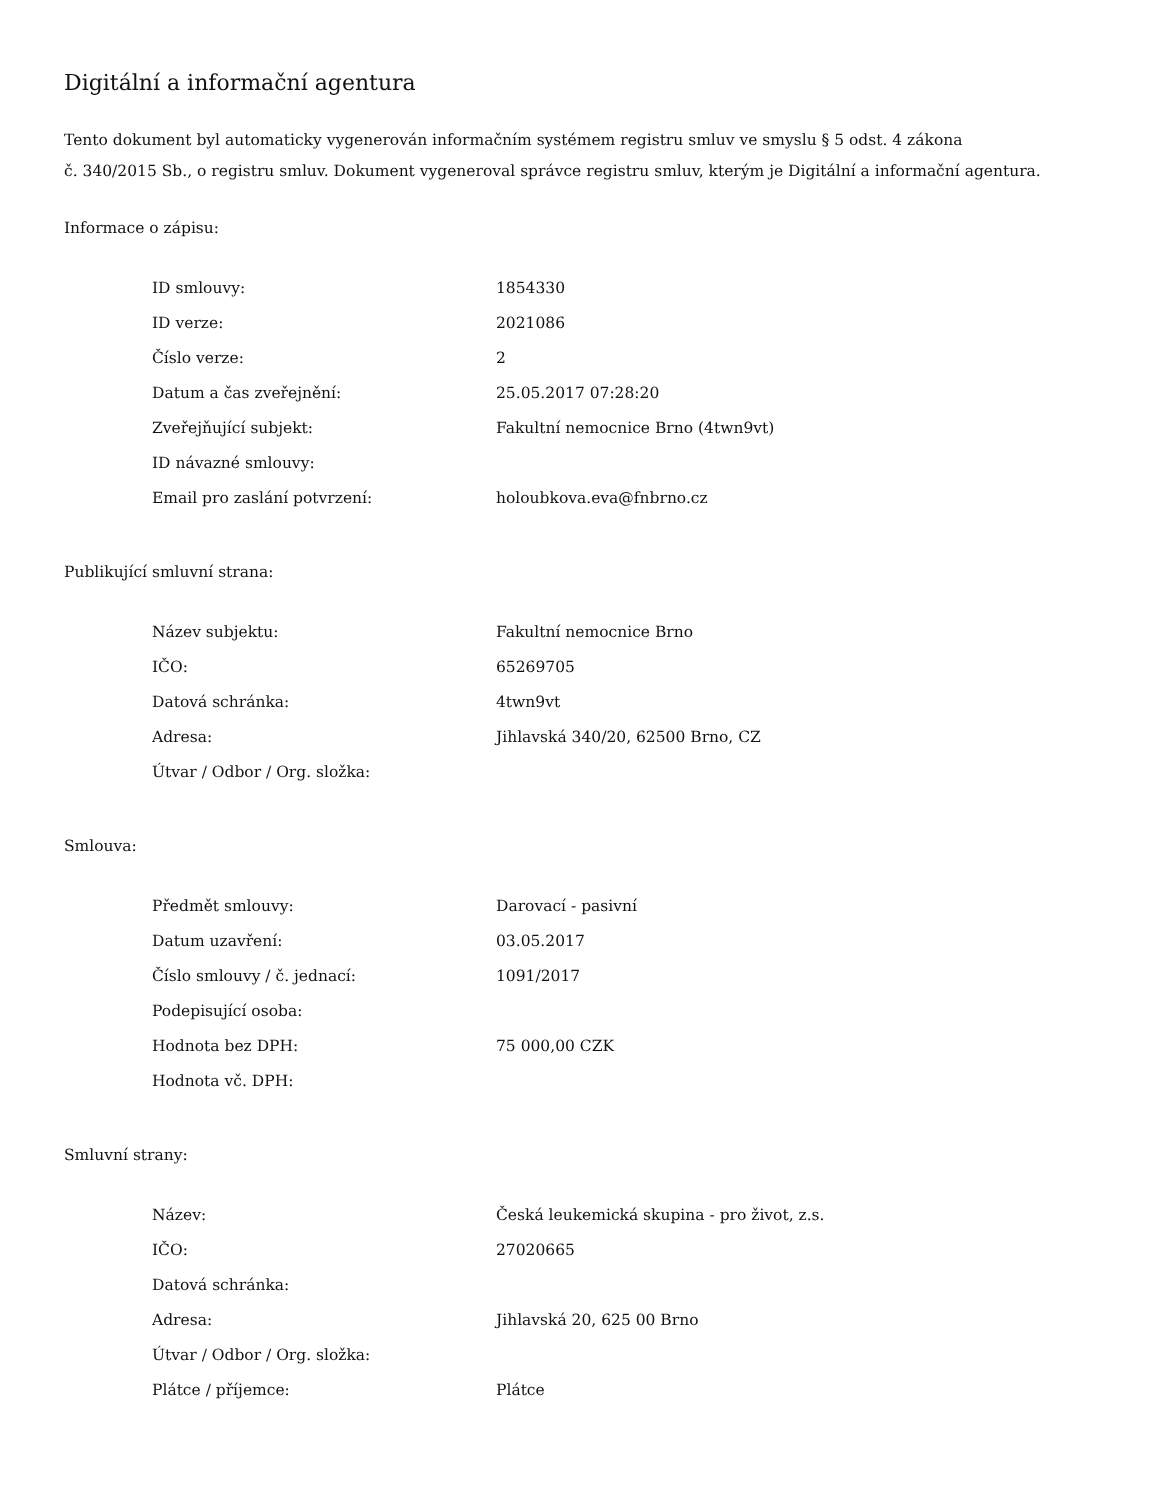Digitální a informační agentura
Tento dokument byl automaticky vygenerován informačním systémem registru smluv ve smyslu § 5 odst. 4 zákona
č. 340/2015 Sb., o registru smluv. Dokument vygeneroval správce registru smluv, kterým je Digitální a informační agentura.
Informace o zápisu:
| ID smlouvy: | 1854330 |
| ID verze: | 2021086 |
| Číslo verze: | 2 |
| Datum a čas zveřejnění: | 25.05.2017 07:28:20 |
| Zveřejňující subjekt: | Fakultní nemocnice Brno (4twn9vt) |
| ID návazné smlouvy: | |
| Email pro zaslání potvrzení: | holoubkova.eva@fnbrno.cz |
Publikující smluvní strana:
| Název subjektu: | Fakultní nemocnice Brno |
| IČO: | 65269705 |
| Datová schránka: | 4twn9vt |
| Adresa: | Jihlavská 340/20, 62500 Brno, CZ |
| Útvar / Odbor / Org. složka: | |
Smlouva:
| Předmět smlouvy: | Darovací - pasivní |
| Datum uzavření: | 03.05.2017 |
| Číslo smlouvy / č. jednací: | 1091/2017 |
| Podepisující osoba: | |
| Hodnota bez DPH: | 75 000,00 CZK |
| Hodnota vč. DPH: | |
Smluvní strany:
| Název: | Česká leukemická skupina - pro život, z.s. |
| IČO: | 27020665 |
| Datová schránka: | |
| Adresa: | Jihlavská 20, 625 00 Brno |
| Útvar / Odbor / Org. složka: | |
| Plátce / příjemce: | Plátce |